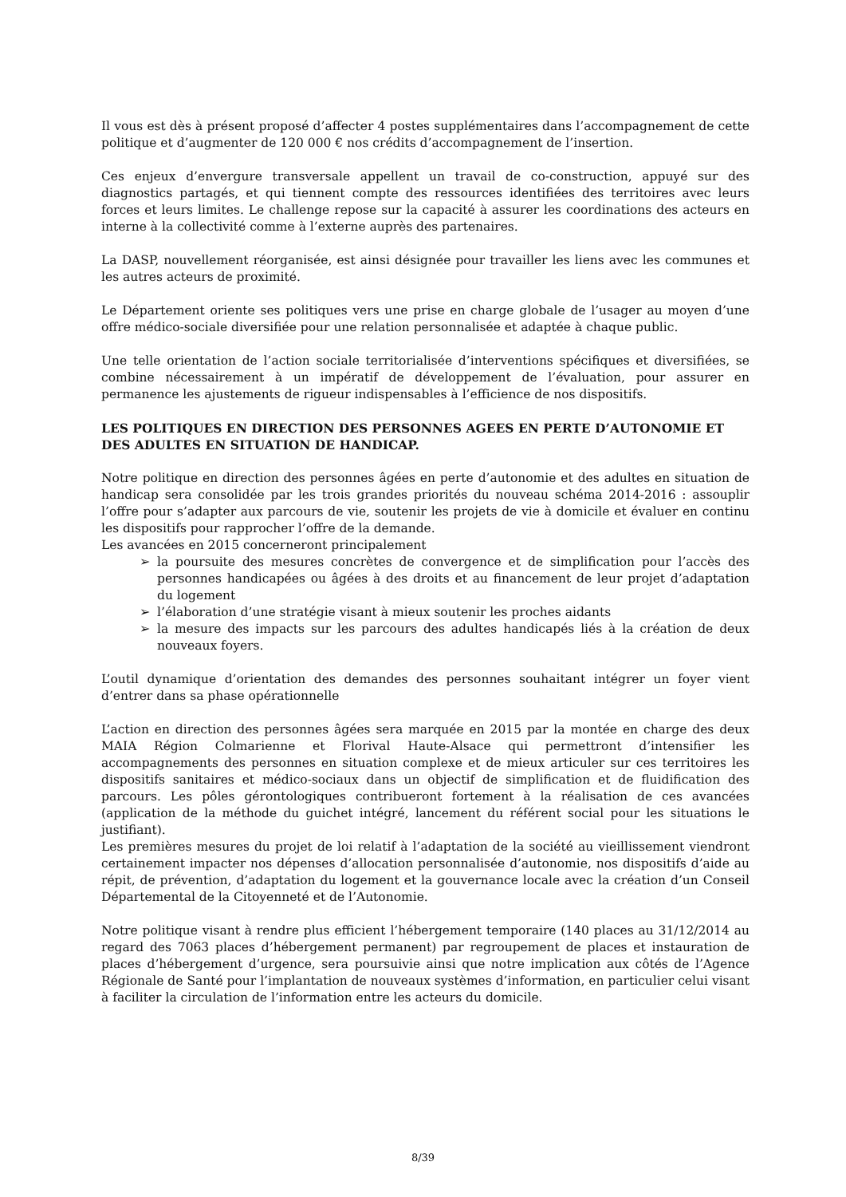Il vous est dès à présent proposé d’affecter 4 postes supplémentaires dans l’accompagnement de cette politique et d’augmenter de 120 000 € nos crédits d’accompagnement de l’insertion.
Ces enjeux d’envergure transversale appellent un travail de co-construction, appuyé sur des diagnostics partagés, et qui tiennent compte des ressources identifiées des territoires avec leurs forces et leurs limites. Le challenge repose sur la capacité à assurer les coordinations des acteurs en interne à la collectivité comme à l’externe auprès des partenaires.
La DASP, nouvellement réorganisée, est ainsi désignée pour travailler les liens avec les communes et les autres acteurs de proximité.
Le Département oriente ses politiques vers une prise en charge globale de l’usager au moyen d’une offre médico-sociale diversifiée pour une relation personnalisée et adaptée à chaque public.
Une telle orientation de l’action sociale territorialisée d’interventions spécifiques et diversifiées, se combine nécessairement à un impératif de développement de l’évaluation, pour assurer en permanence les ajustements de rigueur indispensables à l’efficience de nos dispositifs.
LES POLITIQUES EN DIRECTION DES PERSONNES AGEES EN PERTE D’AUTONOMIE ET DES ADULTES EN SITUATION DE HANDICAP.
Notre politique en direction des personnes âgées en perte d’autonomie et des adultes en situation de handicap sera consolidée par les trois grandes priorités du nouveau schéma 2014-2016 : assouplir l’offre pour s’adapter aux parcours de vie, soutenir les projets de vie à domicile et évaluer en continu les dispositifs pour rapprocher l’offre de la demande.
Les avancées en 2015 concerneront principalement
➢ la poursuite des mesures concrètes de convergence et de simplification pour l’accès des personnes handicapées ou âgées à des droits et au financement de leur projet d’adaptation du logement
➢ l’élaboration d’une stratégie visant à mieux soutenir les proches aidants
➢ la mesure des impacts sur les parcours des adultes handicapés liés à la création de deux nouveaux foyers.
L’outil dynamique d’orientation des demandes des personnes souhaitant intégrer un foyer vient d’entrer dans sa phase opérationnelle
L’action en direction des personnes âgées sera marquée en 2015 par la montée en charge des deux MAIA Région Colmarienne et Florival Haute-Alsace qui permettront d’intensifier les accompagnements des personnes en situation complexe et de mieux articuler sur ces territoires les dispositifs sanitaires et médico-sociaux dans un objectif de simplification et de fluidification des parcours. Les pôles gérontologiques contribueront fortement à la réalisation de ces avancées (application de la méthode du guichet intégré, lancement du référent social pour les situations le justifiant).
Les premières mesures du projet de loi relatif à l’adaptation de la société au vieillissement viendront certainement impacter nos dépenses d’allocation personnalisée d’autonomie, nos dispositifs d’aide au répit, de prévention, d’adaptation du logement et la gouvernance locale avec la création d’un Conseil Départemental de la Citoyenneté et de l’Autonomie.
Notre politique visant à rendre plus efficient l’hébergement temporaire (140 places au 31/12/2014 au regard des 7063 places d’hébergement permanent) par regroupement de places et instauration de places d’hébergement d’urgence, sera poursuivie ainsi que notre implication aux côtés de l’Agence Régionale de Santé pour l’implantation de nouveaux systèmes d’information, en particulier celui visant à faciliter la circulation de l’information entre les acteurs du domicile.
8/39